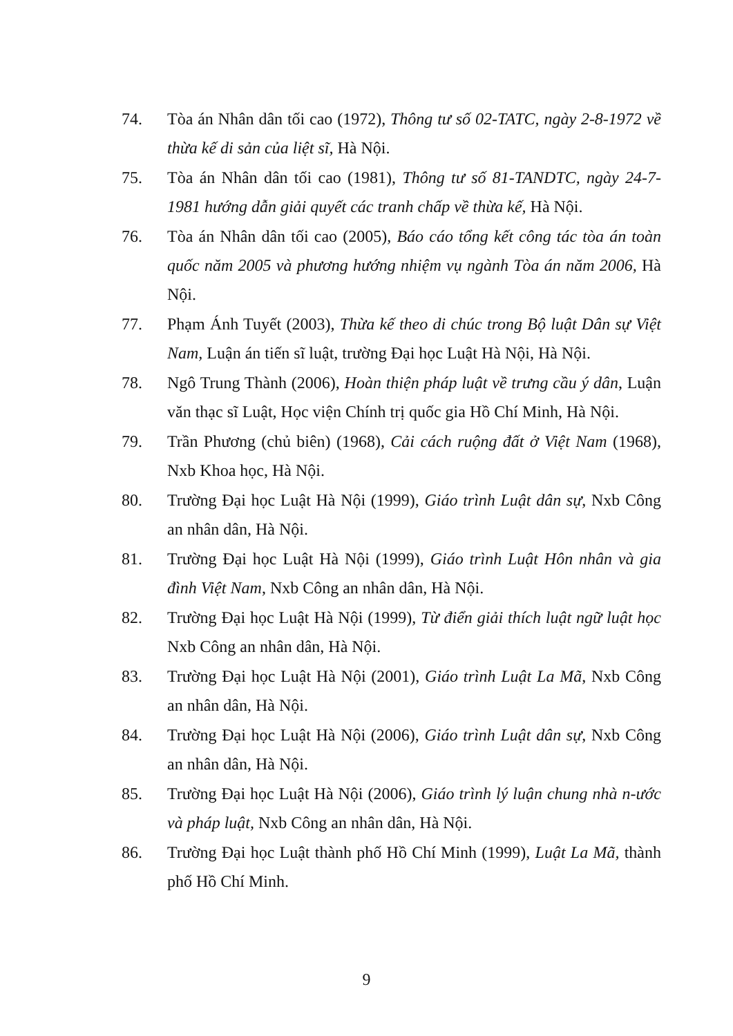74. Tòa án Nhân dân tối cao (1972), Thông tư số 02-TATC, ngày 2-8-1972 về thừa kế di sản của liệt sĩ, Hà Nội.
75. Tòa án Nhân dân tối cao (1981), Thông tư số 81-TANDTC, ngày 24-7-1981 hướng dẫn giải quyết các tranh chấp về thừa kế, Hà Nội.
76. Tòa án Nhân dân tối cao (2005), Báo cáo tổng kết công tác tòa án toàn quốc năm 2005 và phương hướng nhiệm vụ ngành Tòa án năm 2006, Hà Nội.
77. Phạm Ánh Tuyết (2003), Thừa kế theo di chúc trong Bộ luật Dân sự Việt Nam, Luận án tiến sĩ luật, trường Đại học Luật Hà Nội, Hà Nội.
78. Ngô Trung Thành (2006), Hoàn thiện pháp luật về trưng cầu ý dân, Luận văn thạc sĩ Luật, Học viện Chính trị quốc gia Hồ Chí Minh, Hà Nội.
79. Trần Phương (chủ biên) (1968), Cải cách ruộng đất ở Việt Nam (1968), Nxb Khoa học, Hà Nội.
80. Trường Đại học Luật Hà Nội (1999), Giáo trình Luật dân sự, Nxb Công an nhân dân, Hà Nội.
81. Trường Đại học Luật Hà Nội (1999), Giáo trình Luật Hôn nhân và gia đình Việt Nam, Nxb Công an nhân dân, Hà Nội.
82. Trường Đại học Luật Hà Nội (1999), Từ điển giải thích luật ngữ luật học Nxb Công an nhân dân, Hà Nội.
83. Trường Đại học Luật Hà Nội (2001), Giáo trình Luật La Mã, Nxb Công an nhân dân, Hà Nội.
84. Trường Đại học Luật Hà Nội (2006), Giáo trình Luật dân sự, Nxb Công an nhân dân, Hà Nội.
85. Trường Đại học Luật Hà Nội (2006), Giáo trình lý luận chung nhà n-ước và pháp luật, Nxb Công an nhân dân, Hà Nội.
86. Trường Đại học Luật thành phố Hồ Chí Minh (1999), Luật La Mã, thành phố Hồ Chí Minh.
9